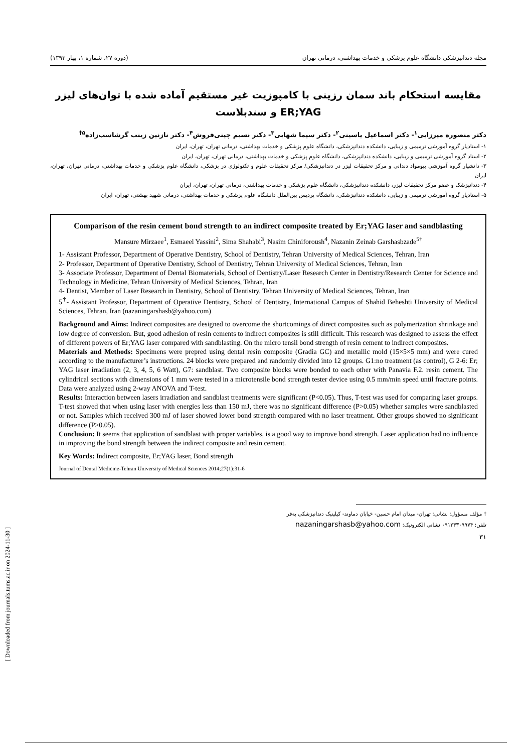[ Downloaded from journals.tums.ac.ir on 2024-11-30 ]
مجله دندانپزشکی دانشگاه علوم پزشکی و خدمات بهداشتی، درمانی تهران (دوره ۲۷، شماره ۱، بهار ۱۳۹۳)
مقایسه استحکام باند سمان رزینی با کامپوزیت غیر مستقیم آماده شده با توان‌های لیزر ER;YAG و سندبلاست
دکتر منصوره میرزایی<sup>۱</sup>- دکتر اسماعیل یاسینی<sup>۲</sup>- دکتر سیما شهابی<sup>۳</sup>- دکتر نسیم چینی‌فروش<sup>۴</sup>- دکتر نازنین زینب گرشاسب‌زاده<sup>۵†</sup>
۱- استادیار گروه آموزشی ترمیمی و زیبایی، دانشکده دندانپزشکی، دانشگاه علوم پزشکی و خدمات بهداشتی، درمانی تهران، تهران، ایران
۲- استاد گروه آموزشی ترمیمی و زیبایی، دانشکده دندانپزشکی، دانشگاه علوم پزشکی و خدمات بهداشتی، درمانی تهران، تهران، ایران
۳- دانشیار گروه آموزشی بیومواد دندانی و مرکز تحقیقات لیزر در دندانپزشکی/ مرکز تحقیقات علوم و تکنولوژی در پزشکی، دانشگاه علوم پزشکی و خدمات بهداشتی، درمانی تهران، تهران، ایران
۴- دندانپزشک و عضو مرکز تحقیقات لیزر، دانشکده دندانپزشکی، دانشگاه علوم پزشکی و خدمات بهداشتی، درمانی تهران، تهران، ایران
۵- استادیار گروه آموزشی ترمیمی و زیبایی، دانشکده دندانپزشکی، دانشگاه پردیس بین‌الملل دانشگاه علوم پزشکی و خدمات بهداشتی، درمانی شهید بهشتی، تهران، ایران
Comparison of the resin cement bond strength to an indirect composite treated by Er;YAG laser and sandblasting
Mansure Mirzaee<sup>1</sup>, Esmaeel Yassini<sup>2</sup>, Sima Shahabi<sup>3</sup>, Nasim Chiniforoush<sup>4</sup>, Nazanin Zeinab Garshasbzade<sup>5†</sup>
1- Assistant Professor, Department of Operative Dentistry, School of Dentistry, Tehran University of Medical Sciences, Tehran, Iran
2- Professor, Department of Operative Dentistry, School of Dentistry, Tehran University of Medical Sciences, Tehran, Iran
3- Associate Professor, Department of Dental Biomaterials, School of Dentistry/Laser Research Center in Dentistry/Research Center for Science and Technology in Medicine, Tehran University of Medical Sciences, Tehran, Iran
4- Dentist, Member of Laser Research in Dentistry, School of Dentistry, Tehran University of Medical Sciences, Tehran, Iran
5<sup>†</sup>- Assistant Professor, Department of Operative Dentistry, School of Dentistry, International Campus of Shahid Beheshti University of Medical Sciences, Tehran, Iran (nazaningarshasb@yahoo.com)
Background and Aims: Indirect composites are designed to overcome the shortcomings of direct composites such as polymerization shrinkage and low degree of conversion. But, good adhesion of resin cements to indirect composites is still difficult. This research was designed to assess the effect of different powers of Er;YAG laser compared with sandblasting. On the micro tensil bond strength of resin cement to indirect composites.
Materials and Methods: Specimens were prepred using dental resin composite (Gradia GC) and metallic mold (15×5×5 mm) and were cured according to the manufacturer’s instructions. 24 blocks were prepared and randomly divided into 12 groups. G1:no treatment (as control), G 2-6: Er; YAG laser irradiation (2, 3, 4, 5, 6 Watt), G7: sandblast. Two composite blocks were bonded to each other with Panavia F.2. resin cement. The cylindrical sections with dimensions of 1 mm were tested in a microtensile bond strength tester device using 0.5 mm/min speed until fracture points. Data were analyzed using 2-way ANOVA and T-test.
Results: Interaction between lasers irradiation and sandblast treatments were significant (P<0.05). Thus, T-test was used for comparing laser groups. T-test showed that when using laser with energies less than 150 mJ, there was no significant difference (P>0.05) whether samples were sandblasted or not. Samples which received 300 mJ of laser showed lower bond strength compared with no laser treatment. Other groups showed no significant difference (P>0.05).
Conclusion: It seems that application of sandblast with proper variables, is a good way to improve bond strength. Laser application had no influence in improving the bond strength between the indirect composite and resin cement.
Key Words: Indirect composite, Er;YAG laser, Bond strength
Journal of Dental Medicine-Tehran University of Medical Sciences 2014;27(1):31-6
† مؤلف مسؤول: نشانی: تهران- میدان امام حسین- خیابان دماوند- کیلینیک دندانپزشکی به‌فر
تلفن: ۰۹۱۲۳۳۰۹۹۷۴ نشانی الکترونیک: nazaningarshasb@yahoo.com
۳۱